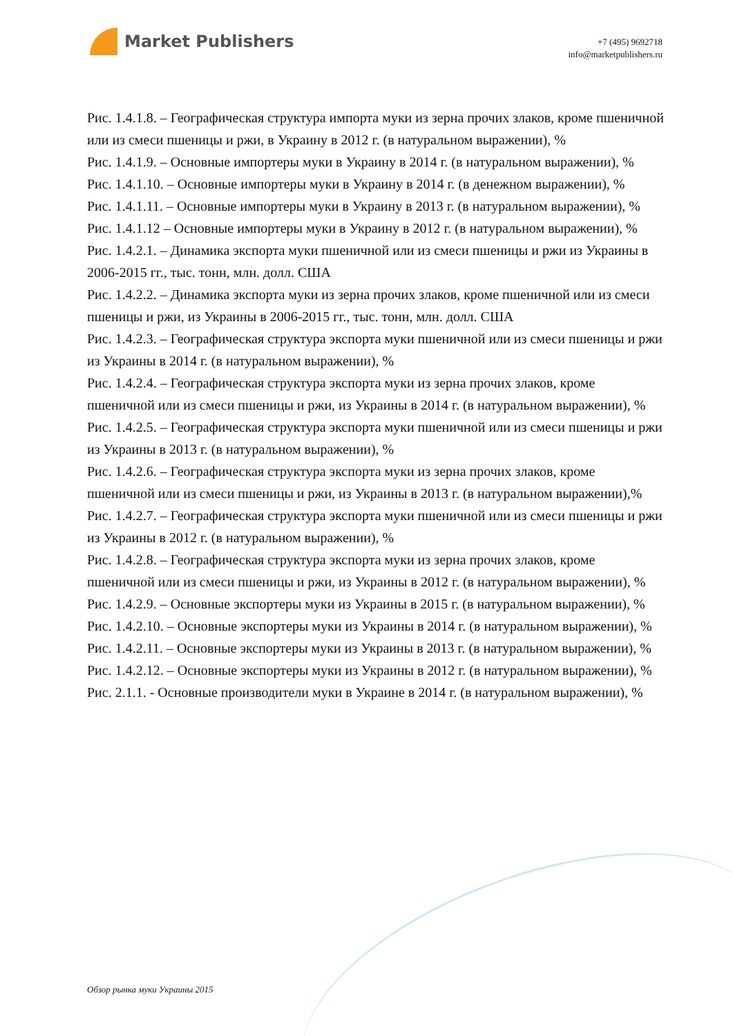Market Publishers
+7 (495) 9692718
info@marketpublishers.ru
Рис. 1.4.1.8. – Географическая структура импорта муки из зерна прочих злаков, кроме пшеничной или из смеси пшеницы и ржи, в Украину в 2012 г. (в натуральном выражении), %
Рис. 1.4.1.9. – Основные импортеры муки в Украину в 2014 г. (в натуральном выражении), %
Рис. 1.4.1.10. – Основные импортеры муки в Украину в 2014 г. (в денежном выражении), %
Рис. 1.4.1.11. – Основные импортеры муки в Украину в 2013 г. (в натуральном выражении), %
Рис. 1.4.1.12 – Основные импортеры муки в Украину в 2012 г. (в натуральном выражении), %
Рис. 1.4.2.1. – Динамика экспорта муки пшеничной или из смеси пшеницы и ржи из Украины в 2006-2015 гг., тыс. тонн, млн. долл. США
Рис. 1.4.2.2. – Динамика экспорта муки из зерна прочих злаков, кроме пшеничной или из смеси пшеницы и ржи, из Украины в 2006-2015 гг., тыс. тонн, млн. долл. США
Рис. 1.4.2.3. – Географическая структура экспорта муки пшеничной или из смеси пшеницы и ржи из Украины в 2014 г. (в натуральном выражении), %
Рис. 1.4.2.4. – Географическая структура экспорта муки из зерна прочих злаков, кроме пшеничной или из смеси пшеницы и ржи, из Украины в 2014 г. (в натуральном выражении), %
Рис. 1.4.2.5. – Географическая структура экспорта муки пшеничной или из смеси пшеницы и ржи из Украины в 2013 г. (в натуральном выражении), %
Рис. 1.4.2.6. – Географическая структура экспорта муки из зерна прочих злаков, кроме пшеничной или из смеси пшеницы и ржи, из Украины в 2013 г. (в натуральном выражении),%
Рис. 1.4.2.7. – Географическая структура экспорта муки пшеничной или из смеси пшеницы и ржи из Украины в 2012 г. (в натуральном выражении), %
Рис. 1.4.2.8. – Географическая структура экспорта муки из зерна прочих злаков, кроме пшеничной или из смеси пшеницы и ржи, из Украины в 2012 г. (в натуральном выражении), %
Рис. 1.4.2.9. – Основные экспортеры муки из Украины в 2015 г. (в натуральном выражении), %
Рис. 1.4.2.10. – Основные экспортеры муки из Украины в 2014 г. (в натуральном выражении), %
Рис. 1.4.2.11. – Основные экспортеры муки из Украины в 2013 г. (в натуральном выражении), %
Рис. 1.4.2.12. – Основные экспортеры муки из Украины в 2012 г. (в натуральном выражении), %
Рис. 2.1.1. - Основные производители муки в Украине в 2014 г. (в натуральном выражении), %
Обзор рынка муки Украины 2015